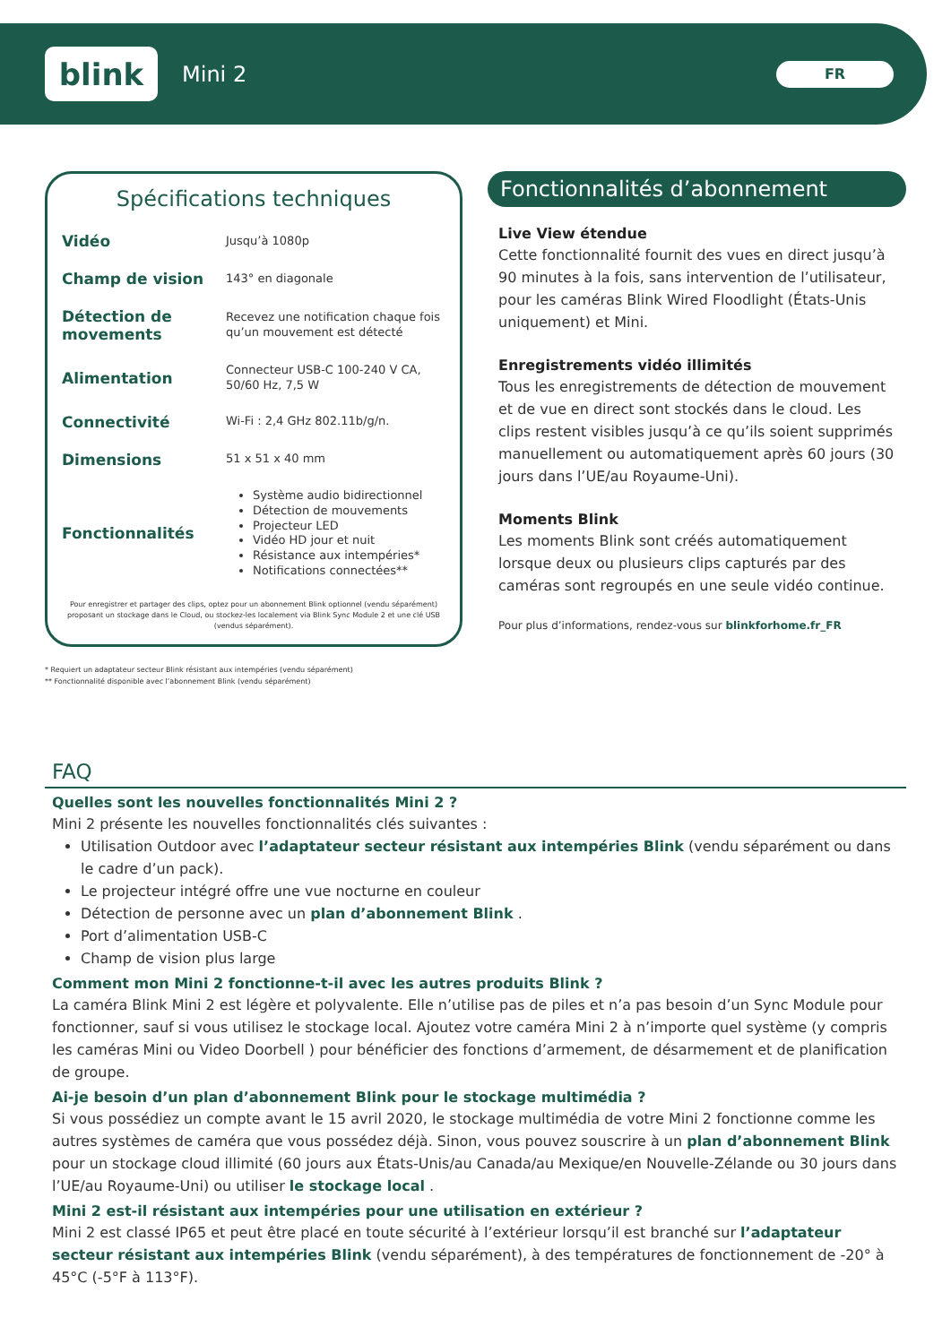blink
Mini 2
FR
Spécifications techniques
| Vidéo | Jusqu’à 1080p |
| Champ de vision | 143° en diagonale |
| Détection de movements | Recevez une notification chaque fois qu’un mouvement est détecté |
| Alimentation | Connecteur USB-C 100-240 V CA, 50/60 Hz, 7,5 W |
| Connectivité | Wi-Fi : 2,4 GHz 802.11b/g/n. |
| Dimensions | 51 x 51 x 40 mm |
| Fonctionnalités | Système audio bidirectionnel Détection de mouvements Projecteur LED Vidéo HD jour et nuit Résistance aux intempéries* Notifications connectées** |
Pour enregistrer et partager des clips, optez pour un abonnement Blink optionnel (vendu séparément) proposant un stockage dans le Cloud, ou stockez-les localement via Blink Sync Module 2 et une clé USB (vendus séparément).
Fonctionnalités d’abonnement
Live View étendue
Cette fonctionnalité fournit des vues en direct jusqu’à 90 minutes à la fois, sans intervention de l’utilisateur, pour les caméras Blink Wired Floodlight (États-Unis uniquement) et Mini.
Enregistrements vidéo illimités
Tous les enregistrements de détection de mouvement et de vue en direct sont stockés dans le cloud. Les clips restent visibles jusqu’à ce qu’ils soient supprimés manuellement ou automatiquement après 60 jours (30 jours dans l’UE/au Royaume-Uni).
Moments Blink
Les moments Blink sont créés automatiquement lorsque deux ou plusieurs clips capturés par des caméras sont regroupés en une seule vidéo continue.
Pour plus d’informations, rendez-vous sur blinkforhome.fr_FR
* Requiert un adaptateur secteur Blink résistant aux intempéries (vendu séparément)
** Fonctionnalité disponible avec l’abonnement Blink (vendu séparément)
FAQ
Quelles sont les nouvelles fonctionnalités Mini 2 ?
Mini 2 présente les nouvelles fonctionnalités clés suivantes :
Utilisation Outdoor avec l’adaptateur secteur résistant aux intempéries Blink (vendu séparément ou dans le cadre d’un pack).
Le projecteur intégré offre une vue nocturne en couleur
Détection de personne avec un plan d’abonnement Blink .
Port d’alimentation USB-C
Champ de vision plus large
Comment mon Mini 2 fonctionne-t-il avec les autres produits Blink ?
La caméra Blink Mini 2 est légère et polyvalente. Elle n’utilise pas de piles et n’a pas besoin d’un Sync Module pour fonctionner, sauf si vous utilisez le stockage local. Ajoutez votre caméra Mini 2 à n’importe quel système (y compris les caméras Mini ou Video Doorbell ) pour bénéficier des fonctions d’armement, de désarmement et de planification de groupe.
Ai-je besoin d’un plan d’abonnement Blink pour le stockage multimédia ?
Si vous possédiez un compte avant le 15 avril 2020, le stockage multimédia de votre Mini 2 fonctionne comme les autres systèmes de caméra que vous possédez déjà. Sinon, vous pouvez souscrire à un plan d’abonnement Blink pour un stockage cloud illimité (60 jours aux États-Unis/au Canada/au Mexique/en Nouvelle-Zélande ou 30 jours dans l’UE/au Royaume-Uni) ou utiliser le stockage local .
Mini 2 est-il résistant aux intempéries pour une utilisation en extérieur ?
Mini 2 est classé IP65 et peut être placé en toute sécurité à l’extérieur lorsqu’il est branché sur l’adaptateur secteur résistant aux intempéries Blink (vendu séparément), à des températures de fonctionnement de -20° à 45°C (-5°F à 113°F).